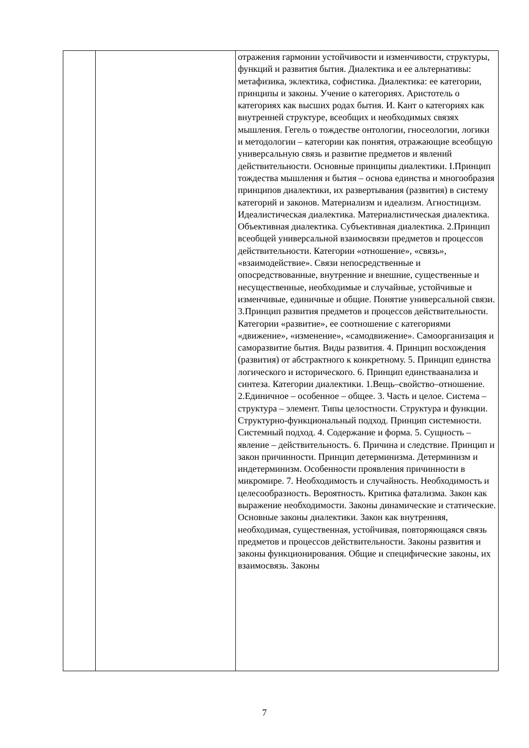| | | отражения гармонии устойчивости и изменчивости, структуры, функций и развития бытия. Диалектика и ее альтернативы: метафизика, эклектика, софистика. Диалектика: ее категории, принципы и законы. Учение о категориях. Аристотель о категориях как высших родах бытия. И. Кант о категориях как внутренней структуре, всеобщих и необходимых связях мышления. Гегель о тождестве онтологии, гносеологии, логики и методологии – категории как понятия, отражающие всеобщую универсальную связь и развитие предметов и явлений действительности. Основные принципы диалектики. I.Принцип тождества мышления и бытия – основа единства и многообразия принципов диалектики, их развертывания (развития) в систему категорий и законов. Материализм и идеализм. Агностицизм. Идеалистическая диалектика. Материалистическая диалектика. Объективная диалектика. Субъективная диалектика. 2.Принцип всеобщей универсальной взаимосвязи предметов и процессов действительности. Категории «отношение», «связь», «взаимодействие». Связи непосредственные и опосредствованные, внутренние и внешние, существенные и несущественные, необходимые и случайные, устойчивые и изменчивые, единичные и общие. Понятие универсальной связи. 3.Принцип развития предметов и процессов действительности. Категории «развитие», ее соотношение с категориями «движение», «изменение», «самодвижение». Самоорганизация и саморазвитие бытия. Виды развития. 4. Принцип восхождения (развития) от абстрактного к конкретному. 5. Принцип единства логического и исторического. 6. Принцип единстваанализа и синтеза. Категории диалектики. 1.Вещь–свойство–отношение. 2.Единичное – особенное – общее. 3. Часть и целое. Система – структура – элемент. Типы целостности. Структура и функции. Структурно-функциональный подход. Принцип системности. Системный подход. 4. Содержание и форма. 5. Сущность – явление – действительность. 6. Причина и следствие. Принцип и закон причинности. Принцип детерминизма. Детерминизм и индетерминизм. Особенности проявления причинности в микромире. 7. Необходимость и случайность. Необходимость и целесообразность. Вероятность. Критика фатализма. Закон как выражение необходимости. Законы динамические и статические. Основные законы диалектики. Закон как внутренняя, необходимая, существенная, устойчивая, повторяющаяся связь предметов и процессов действительности. Законы развития и законы функционирования. Общие и специфические законы, их взаимосвязь. Законы |
7